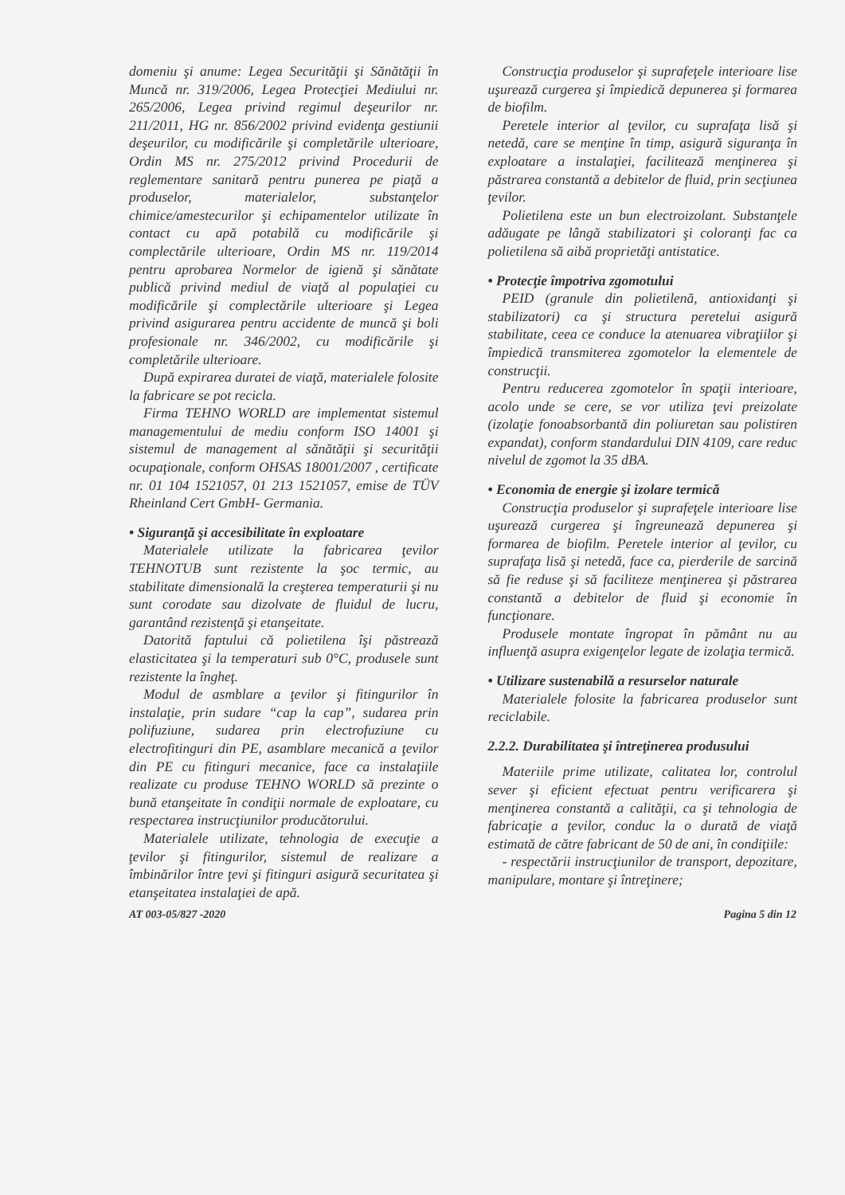domeniu şi anume: Legea Securităţii şi Sănătăţii în Muncă nr. 319/2006, Legea Protecţiei Mediului nr. 265/2006, Legea privind regimul deşeurilor nr. 211/2011, HG nr. 856/2002 privind evidenţa gestiunii deşeurilor, cu modificările şi completările ulterioare, Ordin MS nr. 275/2012 privind Procedurii de reglementare sanitară pentru punerea pe piaţă a produselor, materialelor, substanţelor chimice/amestecurilor şi echipamentelor utilizate în contact cu apă potabilă cu modificările şi complectările ulterioare, Ordin MS nr. 119/2014 pentru aprobarea Normelor de igienă şi sănătate publică privind mediul de viaţă al populaţiei cu modificările şi complectările ulterioare şi Legea privind asigurarea pentru accidente de muncă şi boli profesionale nr. 346/2002, cu modificările şi completările ulterioare.
După expirarea duratei de viaţă, materialele folosite la fabricare se pot recicla.
Firma TEHNO WORLD are implementat sistemul managementului de mediu conform ISO 14001 şi sistemul de management al sănătăţii şi securităţii ocupaţionale, conform OHSAS 18001/2007 , certificate nr. 01 104 1521057, 01 213 1521057, emise de TÜV Rheinland Cert GmbH- Germania.
• Siguranţă şi accesibilitate în exploatare
Materialele utilizate la fabricarea ţevilor TEHNOTUB sunt rezistente la şoc termic, au stabilitate dimensională la creşterea temperaturii şi nu sunt corodate sau dizolvate de fluidul de lucru, garantând rezistenţă şi etanşeitate.
Datorită faptului că polietilena îşi păstrează elasticitatea şi la temperaturi sub 0°C, produsele sunt rezistente la îngheţ.
Modul de asmblare a ţevilor şi fitingurilor în instalaţie, prin sudare “cap la cap”, sudarea prin polifuziune, sudarea prin electrofuziune cu electrofitinguri din PE, asamblare mecanică a ţevilor din PE cu fitinguri mecanice, face ca instalaţiile realizate cu produse TEHNO WORLD să prezinte o bună etanşeitate în condiţii normale de exploatare, cu respectarea instrucţiunilor producătorului.
Materialele utilizate, tehnologia de execuţie a ţevilor şi fitingurilor, sistemul de realizare a îmbinărilor între ţevi şi fitinguri asigură securitatea şi etanşeitatea instalaţiei de apă.
Construcţia produselor şi suprafeţele interioare lise uşurează curgerea şi împiedică depunerea şi formarea de biofilm.
Peretele interior al ţevilor, cu suprafaţa lisă şi netedă, care se menţine în timp, asigură siguranţa în exploatare a instalaţiei, facilitează menţinerea şi păstrarea constantă a debitelor de fluid, prin secţiunea ţevilor.
Polietilena este un bun electroizolant. Substanţele adăugate pe lângă stabilizatori şi coloranţi fac ca polietilena să aibă proprietăţi antistatice.
• Protecţie împotriva zgomotului
PEID (granule din polietilenă, antioxidanţi şi stabilizatori) ca şi structura peretelui asigură stabilitate, ceea ce conduce la atenuarea vibraţiilor şi împiedică transmiterea zgomotelor la elementele de construcţii.
Pentru reducerea zgomotelor în spaţii interioare, acolo unde se cere, se vor utiliza ţevi preizolate (izolaţie fonoabsorbantă din poliuretan sau polistiren expandat), conform standardului DIN 4109, care reduc nivelul de zgomot la 35 dBA.
• Economia de energie şi izolare termică
Construcţia produselor şi suprafeţele interioare lise uşurează curgerea şi îngreunează depunerea şi formarea de biofilm. Peretele interior al ţevilor, cu suprafaţa lisă şi netedă, face ca, pierderile de sarcină să fie reduse şi să faciliteze menţinerea şi păstrarea constantă a debitelor de fluid şi economie în funcţionare.
Produsele montate îngropat în pământ nu au influenţă asupra exigenţelor legate de izolaţia termică.
• Utilizare sustenabilă a resurselor naturale
Materialele folosite la fabricarea produselor sunt reciclabile.
2.2.2. Durabilitatea şi întreţinerea produsului
Materiile prime utilizate, calitatea lor, controlul sever şi eficient efectuat pentru verificarera şi menţinerea constantă a calităţii, ca şi tehnologia de fabricaţie a ţevilor, conduc la o durată de viaţă estimată de către fabricant de 50 de ani, în condiţiile:
- respectării instrucţiunilor de transport, depozitare, manipulare, montare şi întreţinere;
AT 003-05/827 -2020 Pagina 5 din 12